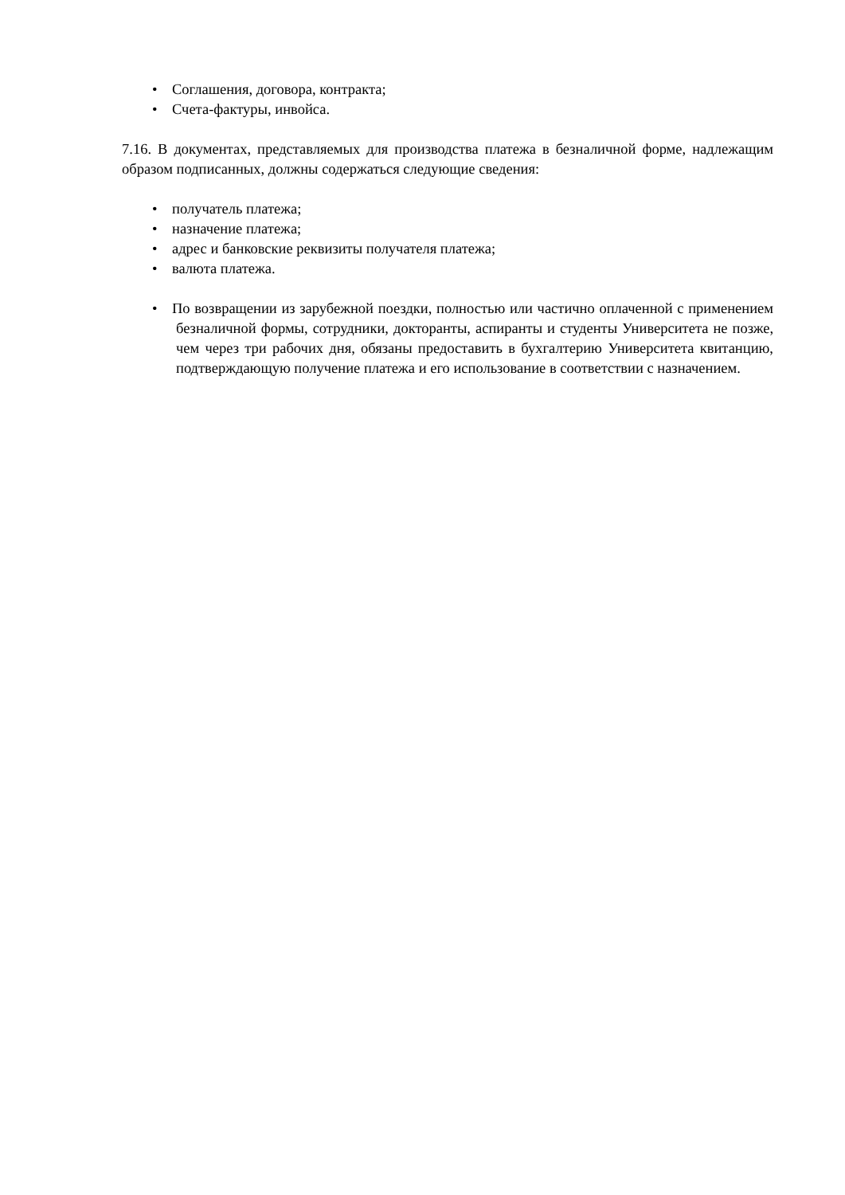• Соглашения, договора, контракта;
• Счета-фактуры, инвойса.
7.16. В документах, представляемых для производства платежа в безналичной форме, надлежащим образом подписанных, должны содержаться следующие сведения:
• получатель платежа;
• назначение платежа;
• адрес и банковские реквизиты получателя платежа;
• валюта платежа.
• По возвращении из зарубежной поездки, полностью или частично оплаченной с применением безналичной формы, сотрудники, докторанты, аспиранты и студенты Университета не позже, чем через три рабочих дня, обязаны предоставить в бухгалтерию Университета квитанцию, подтверждающую получение платежа и его использование в соответствии с назначением.